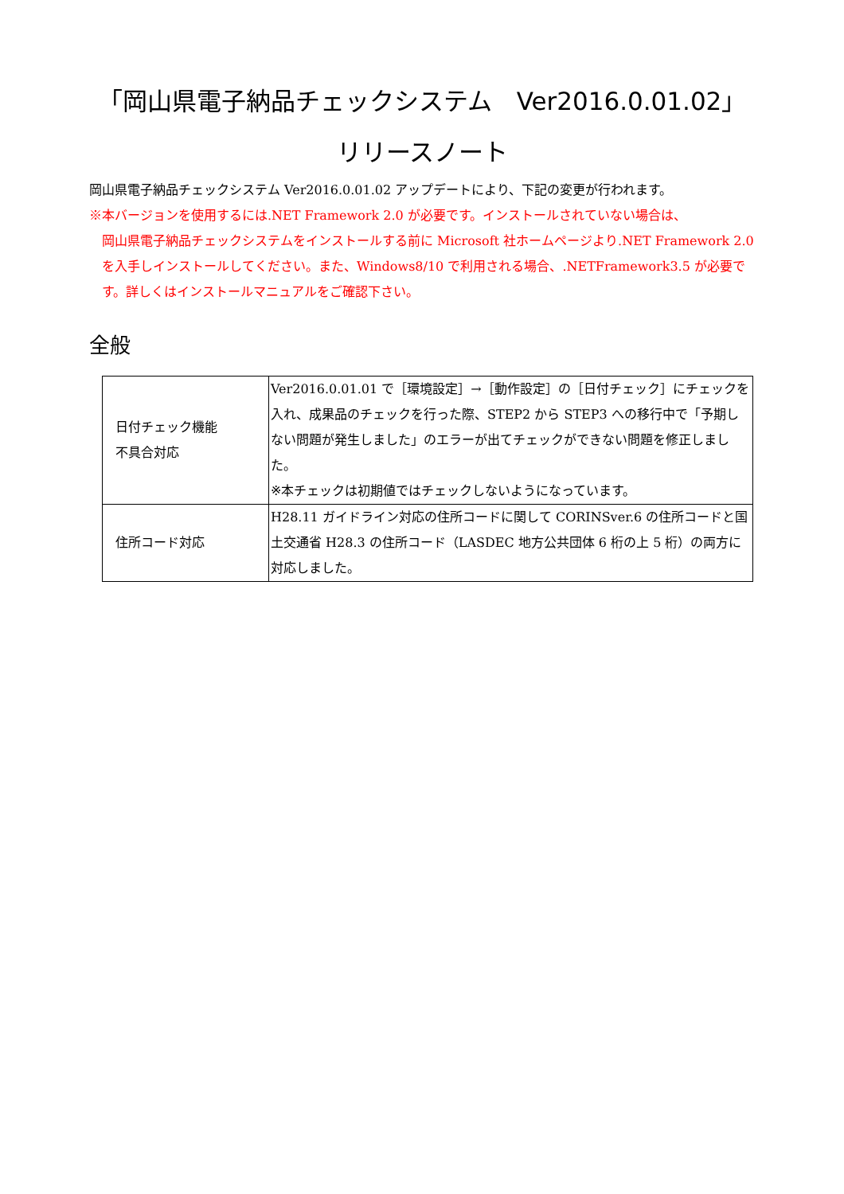「岡山県電子納品チェックシステム　Ver2016.0.01.02」
リリースノート
岡山県電子納品チェックシステム Ver2016.0.01.02 アップデートにより、下記の変更が行われます。
※本バージョンを使用するには.NET Framework 2.0 が必要です。インストールされていない場合は、
岡山県電子納品チェックシステムをインストールする前に Microsoft 社ホームページより.NET Framework 2.0 を入手しインストールしてください。また、Windows8/10 で利用される場合、.NETFramework3.5 が必要です。詳しくはインストールマニュアルをご確認下さい。
全般
| 日付チェック機能 不具合対応 | Ver2016.0.01.01 で［環境設定］→［動作設定］の［日付チェック］にチェックを入れ、成果品のチェックを行った際、STEP2 から STEP3 への移行中で「予期しない問題が発生しました」のエラーが出てチェックができない問題を修正しました。 ※本チェックは初期値ではチェックしないようになっています。 |
| 住所コード対応 | H28.11 ガイドライン対応の住所コードに関して CORINSver.6 の住所コードと国土交通省 H28.3 の住所コード（LASDEC 地方公共団体 6 桁の上 5 桁）の両方に対応しました。 |